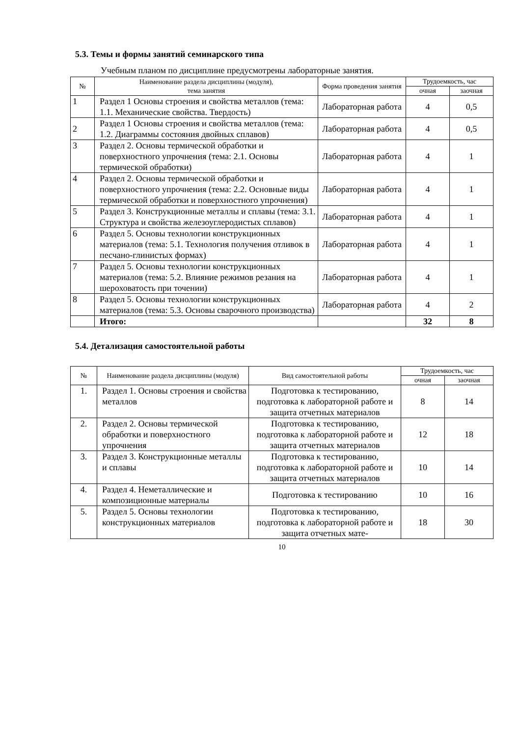5.3. Темы и формы занятий семинарского типа
Учебным планом по дисциплине предусмотрены лабораторные занятия.
| № | Наименование раздела дисциплины (модуля), тема занятия | Форма проведения занятия | Трудоемкость, час | |
| --- | --- | --- | --- | --- |
| | | | очная | заочная |
| 1 | Раздел 1 Основы строения и свойства металлов (тема: 1.1. Механические свойства. Твердость) | Лабораторная работа | 4 | 0,5 |
| 2 | Раздел 1 Основы строения и свойства металлов (тема: 1.2. Диаграммы состояния двойных сплавов) | Лабораторная работа | 4 | 0,5 |
| 3 | Раздел 2. Основы термической обработки и поверхностного упрочнения (тема: 2.1. Основы термической обработки) | Лабораторная работа | 4 | 1 |
| 4 | Раздел 2. Основы термической обработки и поверхностного упрочнения (тема: 2.2. Основные виды термической обработки и поверхностного упрочнения) | Лабораторная работа | 4 | 1 |
| 5 | Раздел 3. Конструкционные металлы и сплавы (тема: 3.1. Структура и свойства железоуглеродистых сплавов) | Лабораторная работа | 4 | 1 |
| 6 | Раздел 5. Основы технологии конструкционных материалов (тема: 5.1. Технология получения отливок в песчано-глинистых формах) | Лабораторная работа | 4 | 1 |
| 7 | Раздел 5. Основы технологии конструкционных материалов (тема: 5.2. Влияние режимов резания на шероховатость при точении) | Лабораторная работа | 4 | 1 |
| 8 | Раздел 5. Основы технологии конструкционных материалов (тема: 5.3. Основы сварочного производства) | Лабораторная работа | 4 | 2 |
| | Итого: | | 32 | 8 |
5.4. Детализация самостоятельной работы
| № | Наименование раздела дисциплины (модуля) | Вид самостоятельной работы | Трудоемкость, час | |
| --- | --- | --- | --- | --- |
| | | | очная | заочная |
| 1. | Раздел 1. Основы строения и свойства металлов | Подготовка к тестированию, подготовка к лабораторной работе и защита отчетных материалов | 8 | 14 |
| 2. | Раздел 2. Основы термической обработки и поверхностного упрочнения | Подготовка к тестированию, подготовка к лабораторной работе и защита отчетных материалов | 12 | 18 |
| 3. | Раздел 3. Конструкционные металлы и сплавы | Подготовка к тестированию, подготовка к лабораторной работе и защита отчетных материалов | 10 | 14 |
| 4. | Раздел 4. Неметаллические и композиционные материалы | Подготовка к тестированию | 10 | 16 |
| 5. | Раздел 5. Основы технологии конструкционных материалов | Подготовка к тестированию, подготовка к лабораторной работе и защита отчетных мате- | 18 | 30 |
10